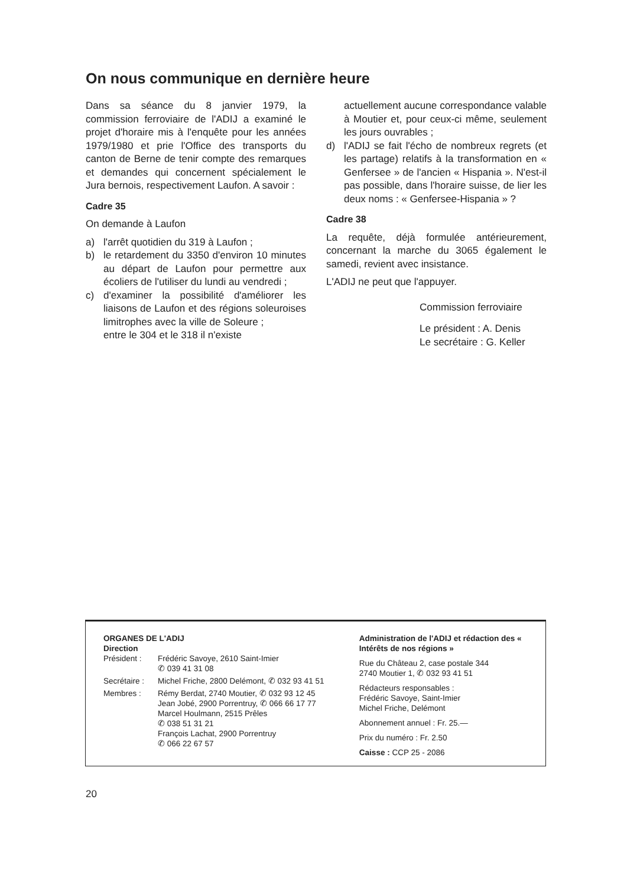On nous communique en dernière heure
Dans sa séance du 8 janvier 1979, la commission ferroviaire de l'ADIJ a examiné le projet d'horaire mis à l'enquête pour les années 1979/1980 et prie l'Office des transports du canton de Berne de tenir compte des remarques et demandes qui concernent spécialement le Jura bernois, respectivement Laufon. A savoir :
Cadre 35
On demande à Laufon
a) l'arrêt quotidien du 319 à Laufon ;
b) le retardement du 3350 d'environ 10 minutes au départ de Laufon pour permettre aux écoliers de l'utiliser du lundi au vendredi ;
c) d'examiner la possibilité d'améliorer les liaisons de Laufon et des régions soleuroises limitrophes avec la ville de Soleure ;
entre le 304 et le 318 il n'existe
actuellement aucune correspondance valable à Moutier et, pour ceux-ci même, seulement les jours ouvrables ;
d) l'ADIJ se fait l'écho de nombreux regrets (et les partage) relatifs à la transformation en « Genfersee » de l'ancien « Hispania ». N'est-il pas possible, dans l'horaire suisse, de lier les deux noms : « Genfersee-Hispania » ?
Cadre 38
La requête, déjà formulée antérieurement, concernant la marche du 3065 également le samedi, revient avec insistance.
L'ADIJ ne peut que l'appuyer.
Commission ferroviaire
Le président : A. Denis
Le secrétaire : G. Keller
ORGANES DE L'ADIJ
Direction
Président : Frédéric Savoye, 2610 Saint-Imier
✆ 039 41 31 08
Secrétaire : Michel Friche, 2800 Delémont, ✆ 032 93 41 51
Membres : Rémy Berdat, 2740 Moutier, ✆ 032 93 12 45
Jean Jobé, 2900 Porrentruy, ✆ 066 66 17 77
Marcel Houlmann, 2515 Prêles
✆ 038 51 31 21
François Lachat, 2900 Porrentruy
✆ 066 22 67 57
Administration de l'ADIJ et rédaction des « Intérêts de nos régions »
Rue du Château 2, case postale 344
2740 Moutier 1, ✆ 032 93 41 51
Rédacteurs responsables :
Frédéric Savoye, Saint-Imier
Michel Friche, Delémont
Abonnement annuel : Fr. 25.—
Prix du numéro : Fr. 2.50
Caisse : CCP 25 - 2086
20